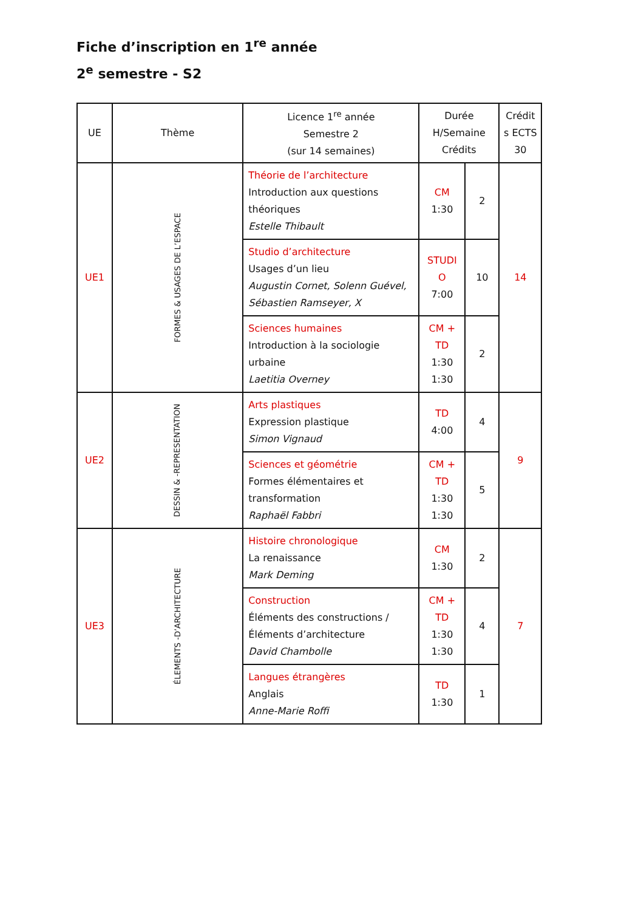Fiche d’inscription en 1<sup>re</sup> année
2<sup>e</sup> semestre - S2
| UE | Thème | Licence 1<sup>re</sup> année Semestre 2 (sur 14 semaines) | Durée H/Semaine Crédits | | Crédit s ECTS 30 |
| --- | --- | --- | --- | --- | --- |
| UE1 | FORMES & USAGES DE L’ESPACE | Théorie de l’architecture Introduction aux questions théoriques Estelle Thibault | CM 1:30 | 2 | 14 |
| | | Studio d’architecture Usages d’un lieu Augustin Cornet, Solenn Guével, Sébastien Ramseyer, X | STUDI O 7:00 | 10 | |
| | | Sciences humaines Introduction à la sociologie urbaine Laetitia Overney | CM + TD 1:30 1:30 | 2 | |
| UE2 | DESSIN & -REPRESENTATION | Arts plastiques Expression plastique Simon Vignaud | TD 4:00 | 4 | 9 |
| | | Sciences et géométrie Formes élémentaires et transformation Raphaël Fabbri | CM + TD 1:30 1:30 | 5 | |
| UE3 | ÉLEMENTS -D’ARCHITECTURE | Histoire chronologique La renaissance Mark Deming | CM 1:30 | 2 | 7 |
| | | Construction Éléments des constructions / Éléments d’architecture David Chambolle | CM + TD 1:30 1:30 | 4 | |
| | | Langues étrangères Anglais Anne-Marie Roffi | TD 1:30 | 1 | |